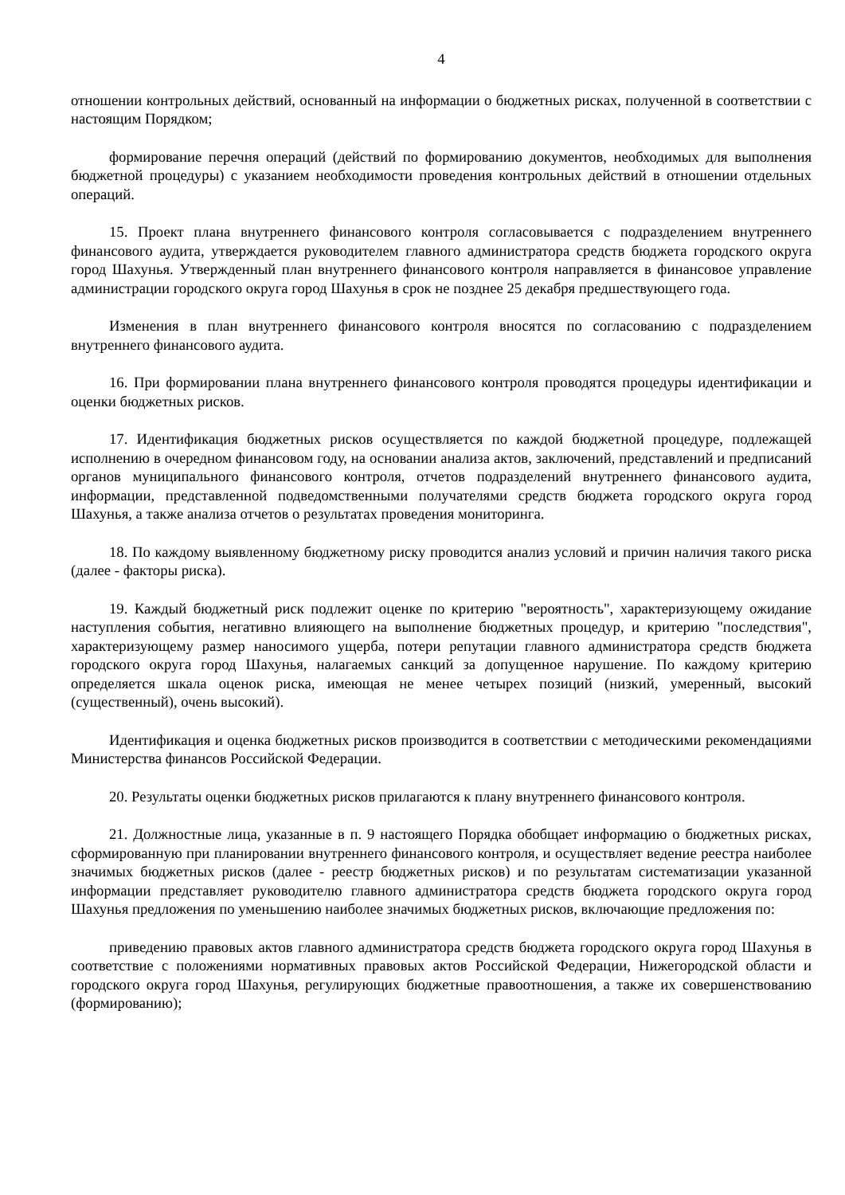4
отношении контрольных действий, основанный на информации о бюджетных рисках, полученной в соответствии с настоящим Порядком;
формирование перечня операций (действий по формированию документов, необходимых для выполнения бюджетной процедуры) с указанием необходимости проведения контрольных действий в отношении отдельных операций.
15. Проект плана внутреннего финансового контроля согласовывается с подразделением внутреннего финансового аудита, утверждается руководителем главного администратора средств бюджета городского округа город Шахунья. Утвержденный план внутреннего финансового контроля направляется в финансовое управление администрации городского округа город Шахунья в срок не позднее 25 декабря предшествующего года.
Изменения в план внутреннего финансового контроля вносятся по согласованию с подразделением внутреннего финансового аудита.
16. При формировании плана внутреннего финансового контроля проводятся процедуры идентификации и оценки бюджетных рисков.
17. Идентификация бюджетных рисков осуществляется по каждой бюджетной процедуре, подлежащей исполнению в очередном финансовом году, на основании анализа актов, заключений, представлений и предписаний органов муниципального финансового контроля, отчетов подразделений внутреннего финансового аудита, информации, представленной подведомственными получателями средств бюджета городского округа город Шахунья, а также анализа отчетов о результатах проведения мониторинга.
18. По каждому выявленному бюджетному риску проводится анализ условий и причин наличия такого риска (далее - факторы риска).
19. Каждый бюджетный риск подлежит оценке по критерию "вероятность", характеризующему ожидание наступления события, негативно влияющего на выполнение бюджетных процедур, и критерию "последствия", характеризующему размер наносимого ущерба, потери репутации главного администратора средств бюджета городского округа город Шахунья, налагаемых санкций за допущенное нарушение. По каждому критерию определяется шкала оценок риска, имеющая не менее четырех позиций (низкий, умеренный, высокий (существенный), очень высокий).
Идентификация и оценка бюджетных рисков производится в соответствии с методическими рекомендациями Министерства финансов Российской Федерации.
20. Результаты оценки бюджетных рисков прилагаются к плану внутреннего финансового контроля.
21. Должностные лица, указанные в п. 9 настоящего Порядка обобщает информацию о бюджетных рисках, сформированную при планировании внутреннего финансового контроля, и осуществляет ведение реестра наиболее значимых бюджетных рисков (далее - реестр бюджетных рисков) и по результатам систематизации указанной информации представляет руководителю главного администратора средств бюджета городского округа город Шахунья предложения по уменьшению наиболее значимых бюджетных рисков, включающие предложения по:
приведению правовых актов главного администратора средств бюджета городского округа город Шахунья в соответствие с положениями нормативных правовых актов Российской Федерации, Нижегородской области и городского округа город Шахунья, регулирующих бюджетные правоотношения, а также их совершенствованию (формированию);